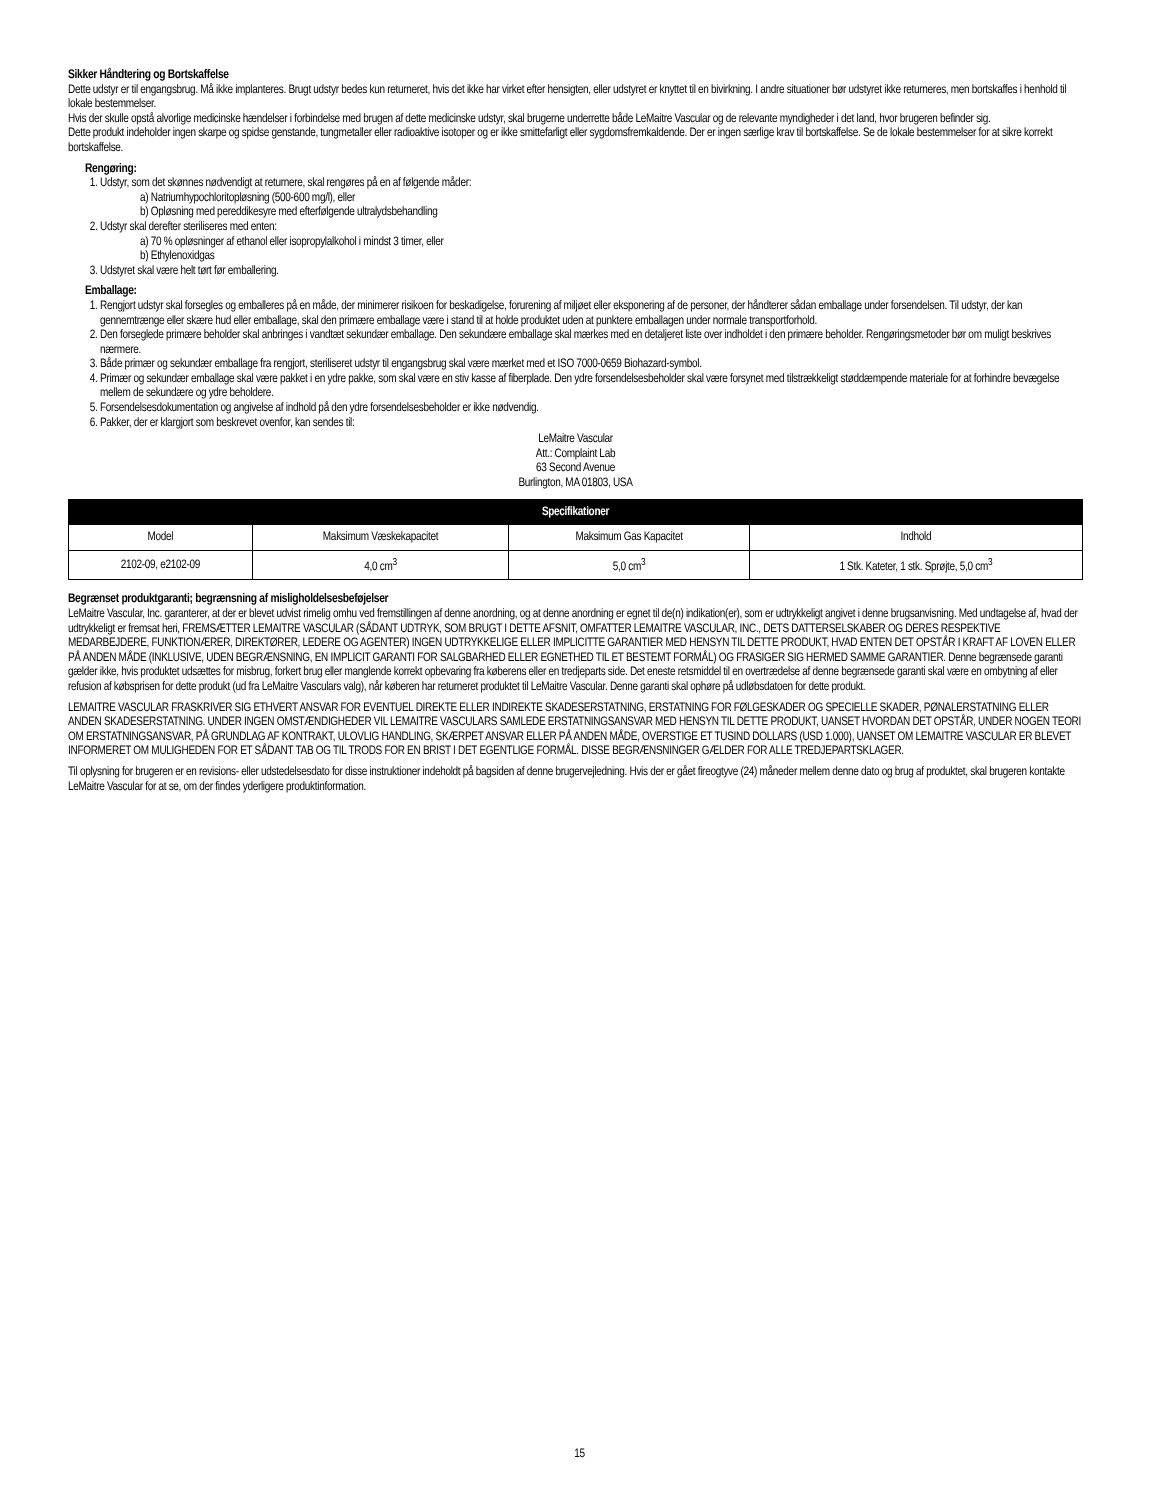Sikker Håndtering og Bortskaffelse
Dette udstyr er til engangsbrug. Må ikke implanteres. Brugt udstyr bedes kun returneret, hvis det ikke har virket efter hensigten, eller udstyret er knyttet til en bivirkning. I andre situationer bør udstyret ikke returneres, men bortskaffes i henhold til lokale bestemmelser.
Hvis der skulle opstå alvorlige medicinske hændelser i forbindelse med brugen af dette medicinske udstyr, skal brugerne underrette både LeMaitre Vascular og de relevante myndigheder i det land, hvor brugeren befinder sig.
Dette produkt indeholder ingen skarpe og spidse genstande, tungmetaller eller radioaktive isotoper og er ikke smittefarligt eller sygdomsfremkaldende. Der er ingen særlige krav til bortskaffelse. Se de lokale bestemmelser for at sikre korrekt bortskaffelse.
Rengøring:
1. Udstyr, som det skønnes nødvendigt at returnere, skal rengøres på en af følgende måder:
a) Natriumhypochloritopløsning (500-600 mg/l), eller
b) Opløsning med pereddikesyre med efterfølgende ultralydsbehandling
2. Udstyr skal derefter steriliseres med enten:
a) 70 % opløsninger af ethanol eller isopropylalkohol i mindst 3 timer, eller
b) Ethylenoxidgas
3. Udstyret skal være helt tørt før emballering.
Emballage:
1. Rengjort udstyr skal forsegles og emballeres på en måde, der minimerer risikoen for beskadigelse, forurening af miljøet eller eksponering af de personer, der håndterer sådan emballage under forsendelsen. Til udstyr, der kan gennemtrænge eller skære hud eller emballage, skal den primære emballage være i stand til at holde produktet uden at punktere emballagen under normale transportforhold.
2. Den forseglede primære beholder skal anbringes i vandtæt sekundær emballage. Den sekundære emballage skal mærkes med en detaljeret liste over indholdet i den primære beholder. Rengøringsmetoder bør om muligt beskrives nærmere.
3. Både primær og sekundær emballage fra rengjort, steriliseret udstyr til engangsbrug skal være mærket med et ISO 7000-0659 Biohazard-symbol.
4. Primær og sekundær emballage skal være pakket i en ydre pakke, som skal være en stiv kasse af fiberplade. Den ydre forsendelsesbeholder skal være forsynet med tilstrækkeligt støddæmpende materiale for at forhindre bevægelse mellem de sekundære og ydre beholdere.
5. Forsendelsesdokumentation og angivelse af indhold på den ydre forsendelsesbeholder er ikke nødvendig.
6. Pakker, der er klargjort som beskrevet ovenfor, kan sendes til:
LeMaitre Vascular
Att.: Complaint Lab
63 Second Avenue
Burlington, MA 01803, USA
| Specifikationer | | | |
| --- | --- | --- | --- |
| Model | Maksimum Væskekapacitet | Maksimum Gas Kapacitet | Indhold |
| 2102-09, e2102-09 | 4,0 cm<sup>3</sup> | 5,0 cm<sup>3</sup> | 1 Stk. Kateter, 1 stk. Sprøjte, 5,0 cm<sup>3</sup> |
Begrænset produktgaranti; begrænsning af misligholdelsesbeføjelser
LeMaitre Vascular, Inc. garanterer, at der er blevet udvist rimelig omhu ved fremstillingen af denne anordning, og at denne anordning er egnet til de(n) indikation(er), som er udtrykkeligt angivet i denne brugsanvisning. Med undtagelse af, hvad der udtrykkeligt er fremsat heri, FREMSÆTTER LEMAITRE VASCULAR (SÅDANT UDTRYK, SOM BRUGT I DETTE AFSNIT, OMFATTER LEMAITRE VASCULAR, INC., DETS DATTERSELSKABER OG DERES RESPEKTIVE MEDARBEJDERE, FUNKTIONÆRER, DIREKTØRER, LEDERE OG AGENTER) INGEN UDTRYKKELIGE ELLER IMPLICITTE GARANTIER MED HENSYN TIL DETTE PRODUKT, HVAD ENTEN DET OPSTÅR I KRAFT AF LOVEN ELLER PÅ ANDEN MÅDE (INKLUSIVE, UDEN BEGRÆNSNING, EN IMPLICIT GARANTI FOR SALGBARHED ELLER EGNETHED TIL ET BESTEMT FORMÅL) OG FRASIGER SIG HERMED SAMME GARANTIER. Denne begrænsede garanti gælder ikke, hvis produktet udsættes for misbrug, forkert brug eller manglende korrekt opbevaring fra køberens eller en tredjeparts side. Det eneste retsmiddel til en overtrædelse af denne begrænsede garanti skal være en ombytning af eller refusion af købsprisen for dette produkt (ud fra LeMaitre Vasculars valg), når køberen har returneret produktet til LeMaitre Vascular. Denne garanti skal ophøre på udløbsdatoen for dette produkt.
LEMAITRE VASCULAR FRASKRIVER SIG ETHVERT ANSVAR FOR EVENTUEL DIREKTE ELLER INDIREKTE SKADESERSTATNING, ERSTATNING FOR FØLGESKADER OG SPECIELLE SKADER, PØNALERSTATNING ELLER ANDEN SKADESERSTATNING. UNDER INGEN OMSTÆNDIGHEDER VIL LEMAITRE VASCULARS SAMLEDE ERSTATNINGSANSVAR MED HENSYN TIL DETTE PRODUKT, UANSET HVORDAN DET OPSTÅR, UNDER NOGEN TEORI OM ERSTATNINGSANSVAR, PÅ GRUNDLAG AF KONTRAKT, ULOVLIG HANDLING, SKÆRPET ANSVAR ELLER PÅ ANDEN MÅDE, OVERSTIGE ET TUSIND DOLLARS (USD 1.000), UANSET OM LEMAITRE VASCULAR ER BLEVET INFORMERET OM MULIGHEDEN FOR ET SÅDANT TAB OG TIL TRODS FOR EN BRIST I DET EGENTLIGE FORMÅL. DISSE BEGRÆNSNINGER GÆLDER FOR ALLE TREDJEPARTSKLAGER.
Til oplysning for brugeren er en revisions- eller udstedelsesdato for disse instruktioner indeholdt på bagsiden af denne brugervejledning. Hvis der er gået fireogtyve (24) måneder mellem denne dato og brug af produktet, skal brugeren kontakte LeMaitre Vascular for at se, om der findes yderligere produktinformation.
15